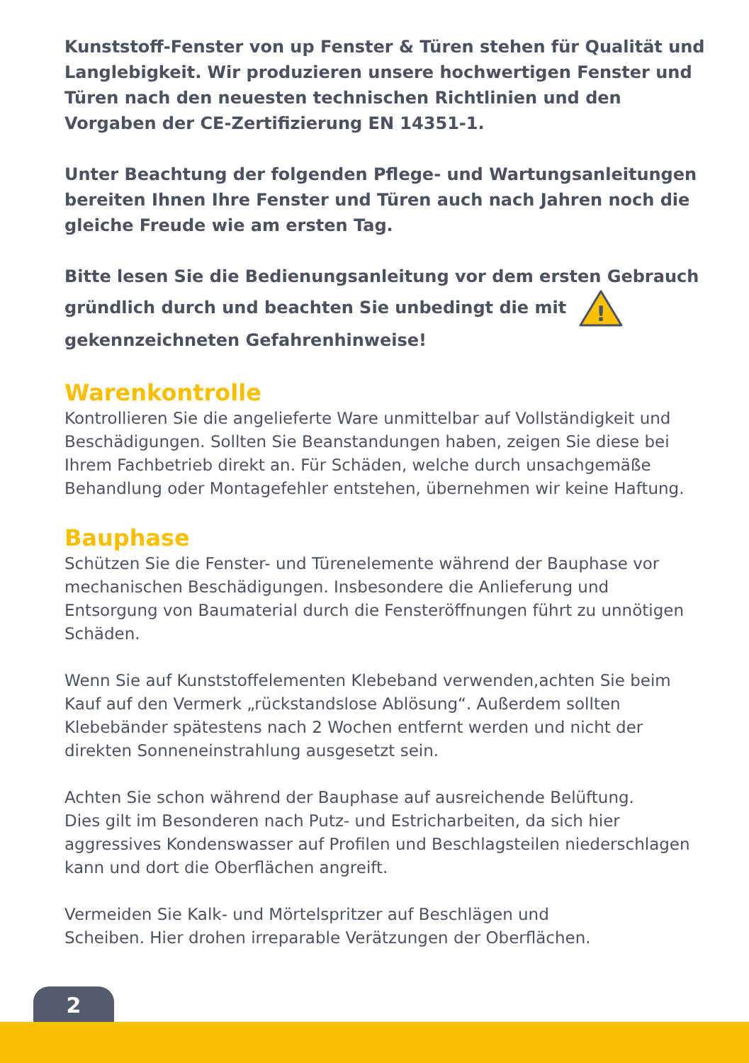Kunststoff-Fenster von up Fenster & Türen stehen für Qualität und Langlebigkeit. Wir produzieren unsere hochwertigen Fenster und Türen nach den neuesten technischen Richtlinien und den Vorgaben der CE-Zertifizierung EN 14351-1.
Unter Beachtung der folgenden Pflege- und Wartungsanleitungen bereiten Ihnen Ihre Fenster und Türen auch nach Jahren noch die gleiche Freude wie am ersten Tag.
Bitte lesen Sie die Bedienungsanleitung vor dem ersten Gebrauch gründlich durch und beachten Sie unbedingt die mit
!
gekennzeichneten Gefahrenhinweise!
Warenkontrolle
Kontrollieren Sie die angelieferte Ware unmittelbar auf Vollständigkeit und Beschädigungen. Sollten Sie Beanstandungen haben, zeigen Sie diese bei Ihrem Fachbetrieb direkt an. Für Schäden, welche durch unsachgemäße Behandlung oder Montagefehler entstehen, übernehmen wir keine Haftung.
Bauphase
Schützen Sie die Fenster- und Türenelemente während der Bauphase vor mechanischen Beschädigungen. Insbesondere die Anlieferung und Entsorgung von Baumaterial durch die Fensteröffnungen führt zu unnötigen Schäden.
Wenn Sie auf Kunststoffelementen Klebeband verwenden,achten Sie beim Kauf auf den Vermerk „rückstandslose Ablösung“. Außerdem sollten Klebebänder spätestens nach 2 Wochen entfernt werden und nicht der direkten Sonneneinstrahlung ausgesetzt sein.
Achten Sie schon während der Bauphase auf ausreichende Belüftung.
Dies gilt im Besonderen nach Putz- und Estricharbeiten, da sich hier aggressives Kondenswasser auf Profilen und Beschlagsteilen niederschlagen kann und dort die Oberflächen angreift.
Vermeiden Sie Kalk- und Mörtelspritzer auf Beschlägen und
Scheiben. Hier drohen irreparable Verätzungen der Oberflächen.
2